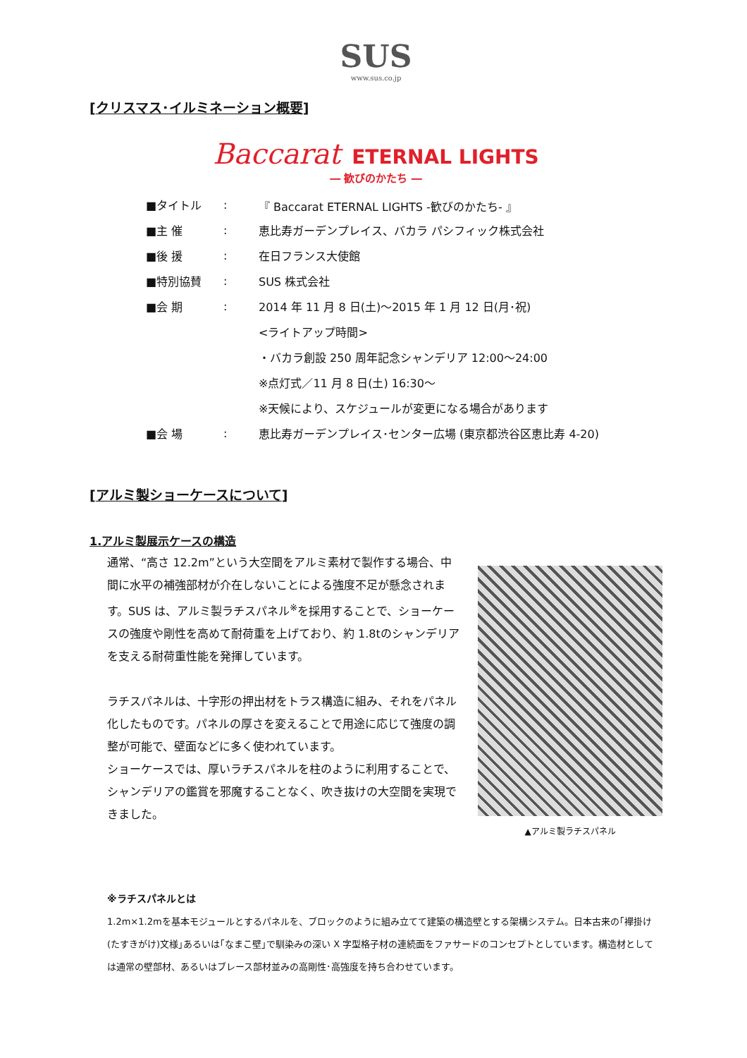SUS
www.sus.co.jp
[クリスマス･イルミネーション概要]
Baccarat ETERNAL LIGHTS
― 歓びのかたち ―
■タイトル: 『 Baccarat ETERNAL LIGHTS -歓びのかたち- 』
■主 催: 恵比寿ガーデンプレイス、バカラ パシフィック株式会社
■後 援: 在日フランス大使館
■特別協賛: SUS 株式会社
■会 期: 2014 年 11 月 8 日(土)～2015 年 1 月 12 日(月･祝)
<ライトアップ時間>
・バカラ創設 250 周年記念シャンデリア 12:00～24:00
※点灯式／11 月 8 日(土) 16:30～
※天候により、スケジュールが変更になる場合があります
■会 場: 恵比寿ガーデンプレイス･センター広場 (東京都渋谷区恵比寿 4-20)
[アルミ製ショーケースについて]
1.アルミ製展示ケースの構造
通常、“高さ 12.2m”という大空間をアルミ素材で製作する場合、中間に水平の補強部材が介在しないことによる強度不足が懸念されます。SUS は、アルミ製ラチスパネル<sup>※</sup>を採用することで、ショーケースの強度や剛性を高めて耐荷重を上げており、約 1.8tのシャンデリアを支える耐荷重性能を発揮しています。
ラチスパネルは、十字形の押出材をトラス構造に組み、それをパネル化したものです。パネルの厚さを変えることで用途に応じて強度の調整が可能で、壁面などに多く使われています。
ショーケースでは、厚いラチスパネルを柱のように利用することで、シャンデリアの鑑賞を邪魔することなく、吹き抜けの大空間を実現できました。
▲アルミ製ラチスパネル
※ラチスパネルとは
1.2m×1.2mを基本モジュールとするパネルを、ブロックのように組み立てて建築の構造壁とする架構システム。日本古来の｢襷掛け(たすきがけ)文様｣あるいは｢なまこ壁｣で馴染みの深い X 字型格子材の連続面をファサードのコンセプトとしています。構造材としては通常の壁部材、あるいはブレース部材並みの高剛性･高強度を持ち合わせています。